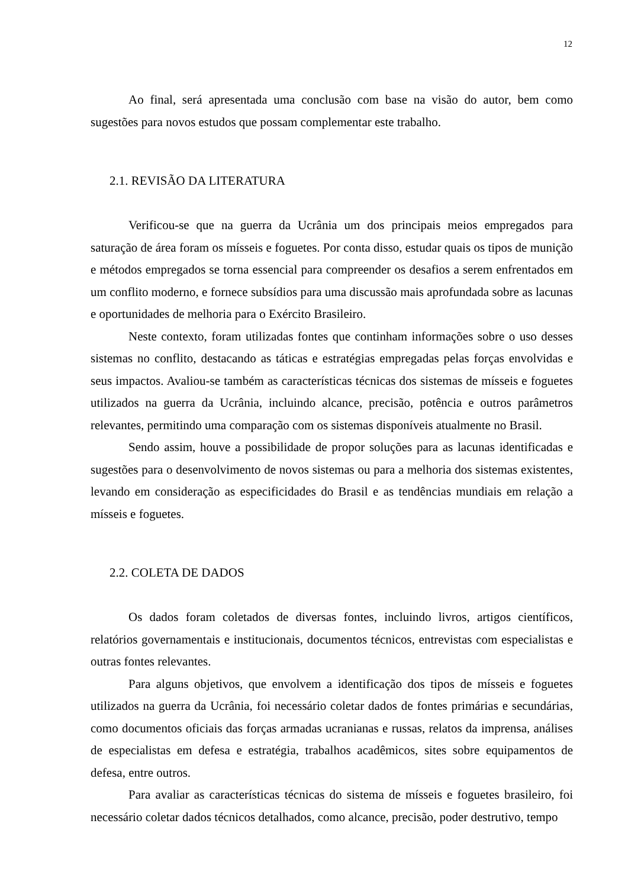12
Ao final, será apresentada uma conclusão com base na visão do autor, bem como sugestões para novos estudos que possam complementar este trabalho.
2.1. REVISÃO DA LITERATURA
Verificou-se que na guerra da Ucrânia um dos principais meios empregados para saturação de área foram os mísseis e foguetes. Por conta disso, estudar quais os tipos de munição e métodos empregados se torna essencial para compreender os desafios a serem enfrentados em um conflito moderno, e fornece subsídios para uma discussão mais aprofundada sobre as lacunas e oportunidades de melhoria para o Exército Brasileiro.
Neste contexto, foram utilizadas fontes que continham informações sobre o uso desses sistemas no conflito, destacando as táticas e estratégias empregadas pelas forças envolvidas e seus impactos. Avaliou-se também as características técnicas dos sistemas de mísseis e foguetes utilizados na guerra da Ucrânia, incluindo alcance, precisão, potência e outros parâmetros relevantes, permitindo uma comparação com os sistemas disponíveis atualmente no Brasil.
Sendo assim, houve a possibilidade de propor soluções para as lacunas identificadas e sugestões para o desenvolvimento de novos sistemas ou para a melhoria dos sistemas existentes, levando em consideração as especificidades do Brasil e as tendências mundiais em relação a mísseis e foguetes.
2.2. COLETA DE DADOS
Os dados foram coletados de diversas fontes, incluindo livros, artigos científicos, relatórios governamentais e institucionais, documentos técnicos, entrevistas com especialistas e outras fontes relevantes.
Para alguns objetivos, que envolvem a identificação dos tipos de mísseis e foguetes utilizados na guerra da Ucrânia, foi necessário coletar dados de fontes primárias e secundárias, como documentos oficiais das forças armadas ucranianas e russas, relatos da imprensa, análises de especialistas em defesa e estratégia, trabalhos acadêmicos, sites sobre equipamentos de defesa, entre outros.
Para avaliar as características técnicas do sistema de mísseis e foguetes brasileiro, foi necessário coletar dados técnicos detalhados, como alcance, precisão, poder destrutivo, tempo